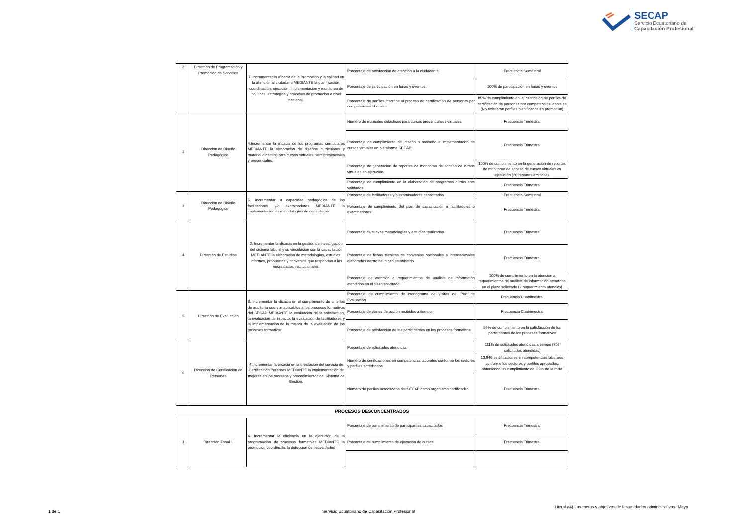SECAP
Servicio Ecuatoriano de
Capacitación Profesional
| 2 | Dirección de Programación y Promoción de Servicios | 7. Incrementar la eficacia de la Promoción y la calidad en la atención al ciudadano MEDIANTE la planificación, coordinación, ejecución, implementación y monitoreo de políticas, estrategias y procesos de promoción a nivel nacional. | Porcentaje de satisfacción de atención a la ciudadanía. | Frecuencia Semestral |
| | | | Porcentaje de participación en ferias y eventos. | 100% de participación en ferias y eventos |
| | | | Porcentaje de perfiles inscritos al proceso de certificación de personas por competencias laborales | 85% de cumplimiento en la inscripción de perfiles de certificación de personas por competencias laborales (No existieron perfiles planificados en promoción) |
| 3 | Dirección de Diseño Pedagógico | 4.Incrementar la eficacia de los programas curriculares MEDIANTE la elaboración de diseños curriculares y material didáctico para cursos virtuales, semipresenciales y presenciales. | Número de manuales didácticos para cursos presenciales / virtuales | Frecuencia Trimestral |
| | | | Porcentaje de cumplimiento del diseño o rediseño e implementación de cursos virtuales en plataforma SECAP | Frecuencia Trimestral |
| | | | Porcentaje de generación de reportes de monitoreo de acceso de cursos virtuales en ejecución. | 100% de cumplimiento en la generación de reportes de monitoreo de acceso de cursos virtuales en ejecución (20 reportes emitidos). |
| | | | Porcentaje de cumplimiento en la elaboración de programas curriculares validados | Frecuencia Trimestral |
| 3 | Dirección de Diseño Pedagógico | 5. Incrementar la capacidad pedagógica de los facilitadores y/o examinadores MEDIANTE la implementación de metodologías de capacitación | Porcentaje de facilitadores y/o examinadores capacitados | Frecuencia Semestral |
| | | | Porcentaje de cumplimiento del plan de capacitación a facilitadores o examinadores | Frecuencia Trimestral |
| 4 | Dirección de Estudios | 2. Incrementar la eficacia en la gestión de investigación del sistema laboral y su vinculación con la capacitación MEDIANTE la elaboración de metodologías, estudios, informes, propuestas y convenios que respondan a las necesidades institucionales. | Porcentaje de nuevas metodologías y estudios realizados | Frecuencia Trimestral |
| | | | Porcentaje de fichas técnicas de convenios nacionales e internacionales elaboradas dentro del plazo establecido | Frecuencia Trimestral |
| | | | Porcentaje de atención a requerimientos de análisis de información atendidos en el plazo solicitado | 100% de cumplimiento en la atención a requerimientos de análisis de información atendidos en el plazo solicitado (2 requerimiento atendido) |
| 5 | Dirección de Evaluación | 3. Incrementar la eficacia en el cumplimiento de criterios de auditoría que son aplicables a los procesos formativos del SECAP MEDIANTE la evaluación de la satisfacción, la evaluación de impacto, la evaluación de facilitadores y la implementación de la mejora de la evaluación de los procesos formativos. | Porcentaje de cumplimiento de cronograma de visitas del Plan de Evaluación | Frecuencia Cuatrimestral |
| | | | Porcentaje de planes de acción recibidos a tiempo | Frecuencia Cuatrimestral |
| | | | Porcentaje de satisfacción de los participantes en los procesos formativos | 86% de cumplimiento en la satisfacción de los participantes de los procesos formativos |
| 6 | Dirección de Certificación de Personas | 4.Incrementar la eficacia en la prestación del servicio de Certificación Personas MEDIANTE la implementación de mejoras en los procesos y procedimientos del Sistema de Gestión. | Porcentaje de solicitudes atendidas | 111% de solicitudes atendidas a tiempo (709 solicitudes atendidas) |
| | | | Número de certificaciones en competencias laborales conforme los sectores y perfiles acreditados | 13,946 certificaciones en competencias laborales conforme los sectores y perfiles aprobados, obteniendo un cumplimiento del 89% de la meta |
| | | | Número de perfiles acreditados del SECAP como organismo certificador | Frecuencia Trimestral |
| PROCESOS DESCONCENTRADOS | | | | |
| 1 | Dirección Zonal 1 | 4. Incrementar la eficiencia en la ejecución de la programación de procesos formativos MEDIANTE la promoción coordinada, la detección de necesidades | Porcentaje de cumplimiento de participantes capacitados | Frecuencia Trimestral |
| | | | Porcentaje de cumplimiento de ejecución de cursos | Frecuencia Trimestral |
1 de 1
Servicio Ecuatoriano de Capacitación Profesional
Literal a4) Las metas y objetivos de las unidades administrativas- Mayo